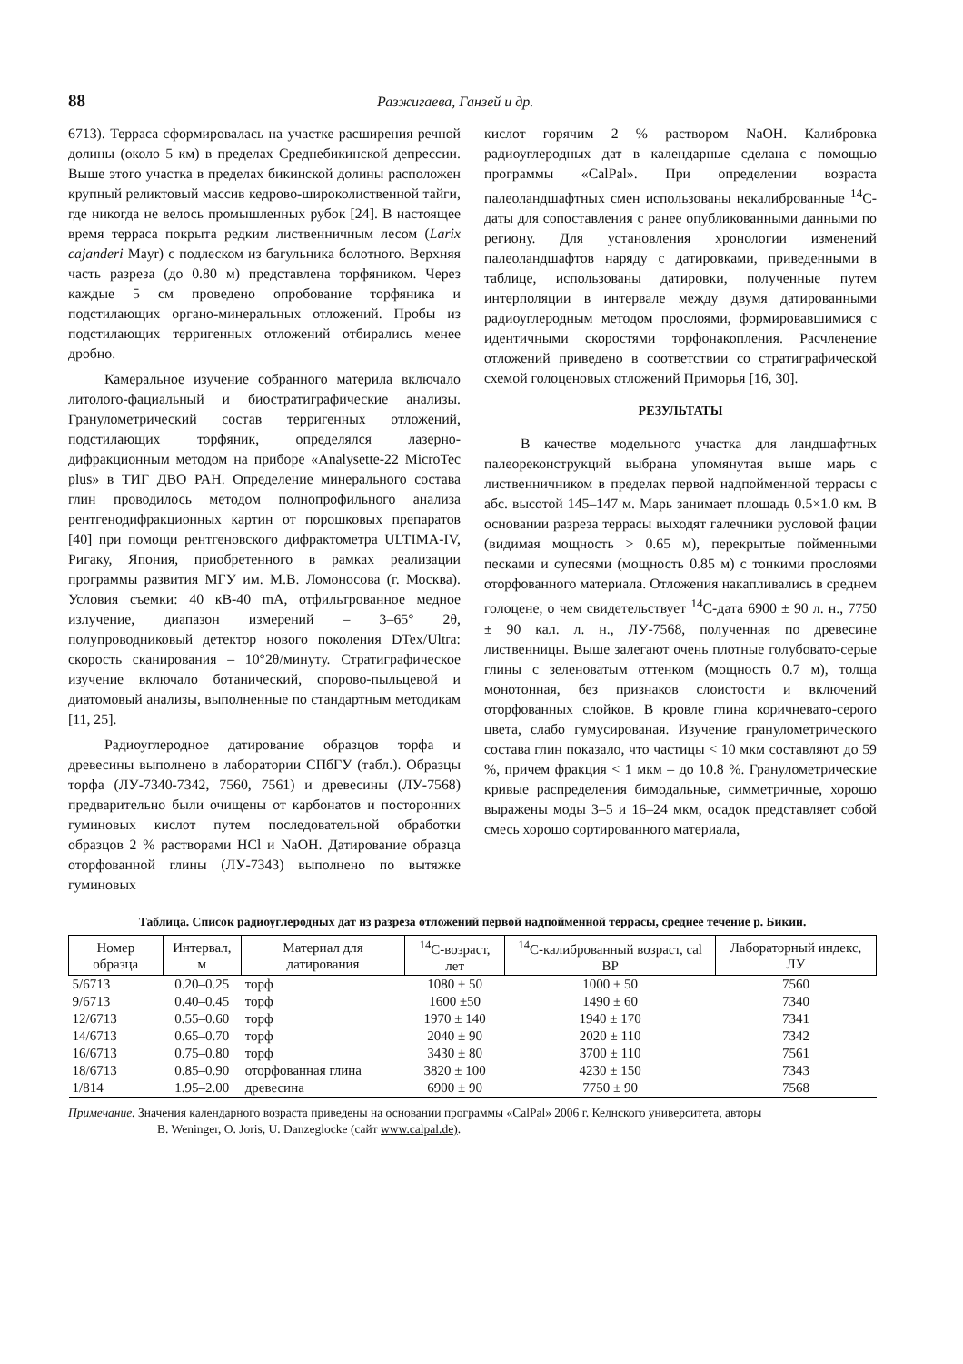88 Разжигаева, Ганзей и др.
6713). Терраса сформировалась на участке расширения речной долины (около 5 км) в пределах Среднебикинской депрессии. Выше этого участка в пределах бикинской долины расположен крупный реликтовый массив кедрово-широколиственной тайги, где никогда не велось промышленных рубок [24]. В настоящее время терраса покрыта редким лиственничным лесом (Larix cajanderi Mayr) с подлеском из багульника болотного. Верхняя часть разреза (до 0.80 м) представлена торфяником. Через каждые 5 см проведено опробование торфяника и подстилающих органо-минеральных отложений. Пробы из подстилающих терригенных отложений отбирались менее дробно.
Камеральное изучение собранного материла включало литолого-фациальный и биостратиграфические анализы. Гранулометрический состав терригенных отложений, подстилающих торфяник, определялся лазерно-дифракционным методом на приборе «Analysette-22 MicroTec plus» в ТИГ ДВО РАН. Определение минерального состава глин проводилось методом полнопрофильного анализа рентгенодифракционных картин от порошковых препаратов [40] при помощи рентгеновского дифрактометра ULTIMA-IV, Ригаку, Япония, приобретенного в рамках реализации программы развития МГУ им. М.В. Ломоносова (г. Москва). Условия съемки: 40 кВ-40 mA, отфильтрованное медное излучение, диапазон измерений – 3–65° 2θ, полупроводниковый детектор нового поколения DTex/Ultra: скорость сканирования – 10°2θ/минуту. Стратиграфическое изучение включало ботанический, спорово-пыльцевой и диатомовый анализы, выполненные по стандартным методикам [11, 25].
Радиоуглеродное датирование образцов торфа и древесины выполнено в лаборатории СПбГУ (табл.). Образцы торфа (ЛУ-7340-7342, 7560, 7561) и древесины (ЛУ-7568) предварительно были очищены от карбонатов и посторонних гуминовых кислот путем последовательной обработки образцов 2 % растворами HCl и NaOH. Датирование образца оторфованной глины (ЛУ-7343) выполнено по вытяжке гуминовых
кислот горячим 2 % раствором NaOH. Калибровка радиоуглеродных дат в календарные сделана с помощью программы «CalPal». При определении возраста палеоландшафтных смен использованы некалиброванные <sup>14</sup>С-даты для сопоставления с ранее опубликованными данными по региону. Для установления хронологии изменений палеоландшафтов наряду с датировками, приведенными в таблице, использованы датировки, полученные путем интерполяции в интервале между двумя датированными радиоуглеродным методом прослоями, формировавшимися с идентичными скоростями торфонакопления. Расчленение отложений приведено в соответствии со стратиграфической схемой голоценовых отложений Приморья [16, 30].
РЕЗУЛЬТАТЫ
В качестве модельного участка для ландшафтных палеореконструкций выбрана упомянутая выше марь с лиственничником в пределах первой надпойменной террасы с абс. высотой 145–147 м. Марь занимает площадь 0.5×1.0 км. В основании разреза террасы выходят галечники русловой фации (видимая мощность > 0.65 м), перекрытые пойменными песками и супесями (мощность 0.85 м) с тонкими прослоями оторфованного материала. Отложения накапливались в среднем голоцене, о чем свидетельствует <sup>14</sup>С-дата 6900 ± 90 л. н., 7750 ± 90 кал. л. н., ЛУ-7568, полученная по древесине лиственницы. Выше залегают очень плотные голубовато-серые глины с зеленоватым оттенком (мощность 0.7 м), толща монотонная, без признаков слоистости и включений оторфованных слойков. В кровле глина коричневато-серого цвета, слабо гумусированая. Изучение гранулометрического состава глин показало, что частицы < 10 мкм составляют до 59 %, причем фракция < 1 мкм – до 10.8 %. Гранулометрические кривые распределения бимодальные, симметричные, хорошо выражены моды 3–5 и 16–24 мкм, осадок представляет собой смесь хорошо сортированного материала,
Таблица. Список радиоуглеродных дат из разреза отложений первой надпойменной террасы, среднее течение р. Бикин.
| Номер образца | Интервал, м | Материал для датирования | <sup>14</sup> С-возраст, лет | <sup>14</sup> С-калиброванный возраст, cal BP | Лабораторный индекс, ЛУ |
| --- | --- | --- | --- | --- | --- |
| 5/6713 | 0.20–0.25 | торф | 1080 ± 50 | 1000 ± 50 | 7560 |
| 9/6713 | 0.40–0.45 | торф | 1600 ±50 | 1490 ± 60 | 7340 |
| 12/6713 | 0.55–0.60 | торф | 1970 ± 140 | 1940 ± 170 | 7341 |
| 14/6713 | 0.65–0.70 | торф | 2040 ± 90 | 2020 ± 110 | 7342 |
| 16/6713 | 0.75–0.80 | торф | 3430 ± 80 | 3700 ± 110 | 7561 |
| 18/6713 | 0.85–0.90 | оторфованная глина | 3820 ± 100 | 4230 ± 150 | 7343 |
| 1/814 | 1.95–2.00 | древесина | 6900 ± 90 | 7750 ± 90 | 7568 |
Примечание. Значения календарного возраста приведены на основании программы «CalPal» 2006 г. Келнского университета, авторы
B. Weninger, O. Joris, U. Danzeglocke (сайт www.calpal.de).